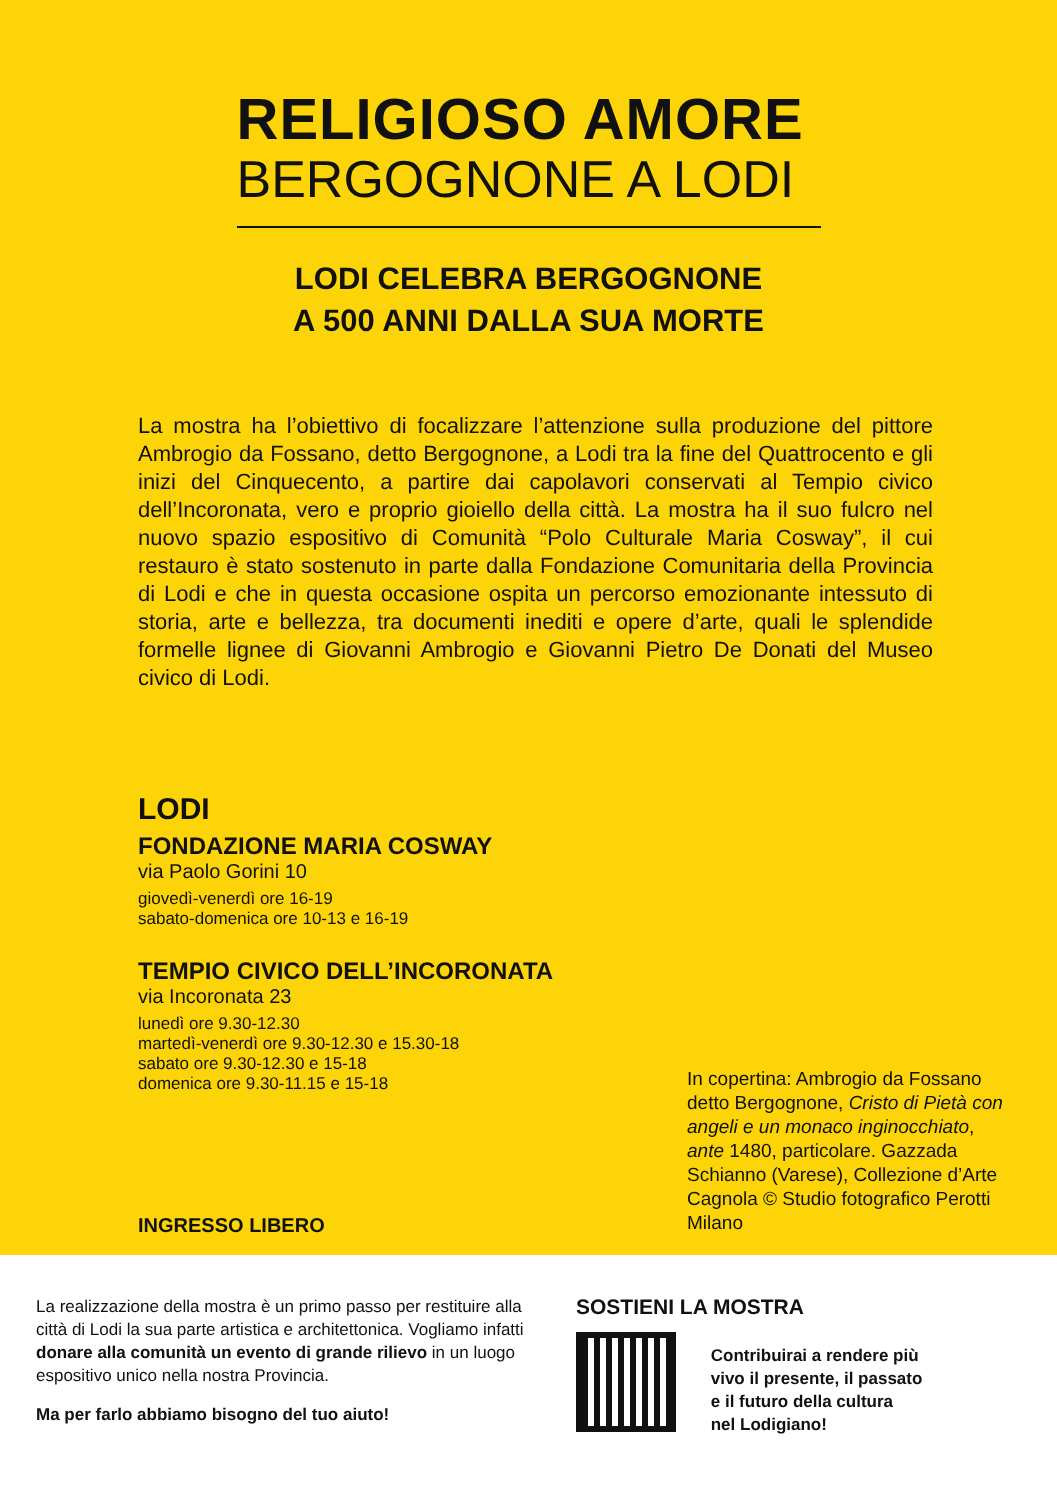RELIGIOSO AMORE
BERGOGNONE A LODI
LODI CELEBRA BERGOGNONE
A 500 ANNI DALLA SUA MORTE
La mostra ha l’obiettivo di focalizzare l’attenzione sulla produzione del pittore Ambrogio da Fossano, detto Bergognone, a Lodi tra la fine del Quattrocento e gli inizi del Cinquecento, a partire dai capolavori conservati al Tempio civico dell’Incoronata, vero e proprio gioiello della città. La mostra ha il suo fulcro nel nuovo spazio espositivo di Comunità “Polo Culturale Maria Cosway”, il cui restauro è stato sostenuto in parte dalla Fondazione Comunitaria della Provincia di Lodi e che in questa occasione ospita un percorso emozionante intessuto di storia, arte e bellezza, tra documenti inediti e opere d’arte, quali le splendide formelle lignee di Giovanni Ambrogio e Giovanni Pietro De Donati del Museo civico di Lodi.
LODI
FONDAZIONE MARIA COSWAY
via Paolo Gorini 10
giovedì-venerdì ore 16-19
sabato-domenica ore 10-13 e 16-19
TEMPIO CIVICO DELL’INCORONATA
via Incoronata 23
lunedì ore 9.30-12.30
martedì-venerdì ore 9.30-12.30 e 15.30-18
sabato ore 9.30-12.30 e 15-18
domenica ore 9.30-11.15 e 15-18
INGRESSO LIBERO
In copertina: Ambrogio da Fossano detto Bergognone, Cristo di Pietà con angeli e un monaco inginocchiato, ante 1480, particolare. Gazzada Schianno (Varese), Collezione d’Arte Cagnola © Studio fotografico Perotti Milano
La realizzazione della mostra è un primo passo per restituire alla città di Lodi la sua parte artistica e architettonica. Vogliamo infatti donare alla comunità un evento di grande rilievo in un luogo espositivo unico nella nostra Provincia.
Ma per farlo abbiamo bisogno del tuo aiuto!
SOSTIENI LA MOSTRA
Contribuirai a rendere più
vivo il presente, il passato
e il futuro della cultura
nel Lodigiano!